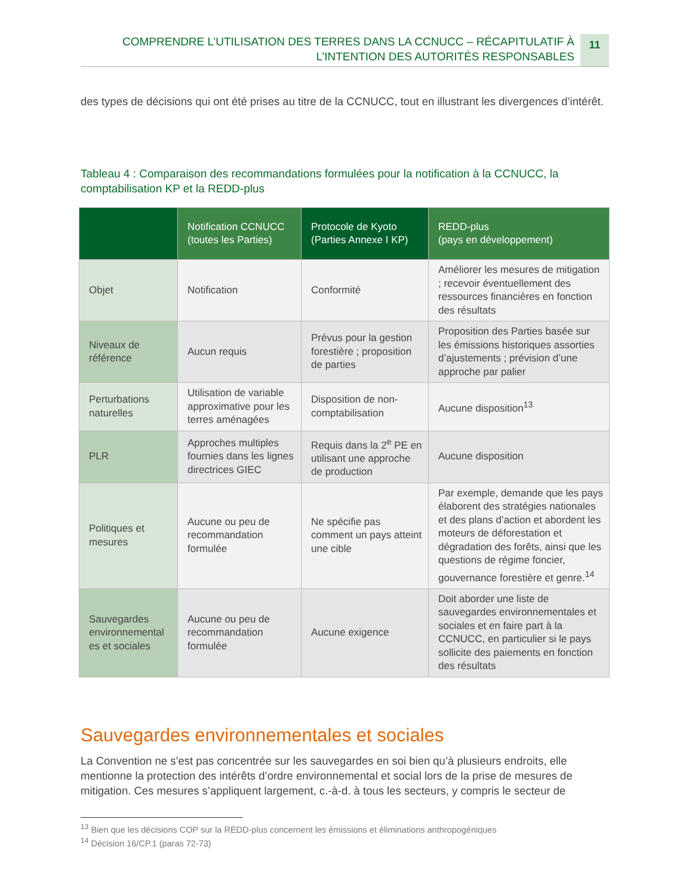COMPRENDRE L’UTILISATION DES TERRES DANS LA CCNUCC – RÉCAPITULATIF À
L’INTENTION DES AUTORITÉS RESPONSABLES
11
des types de décisions qui ont été prises au titre de la CCNUCC, tout en illustrant les divergences d’intérêt.
Tableau 4 : Comparaison des recommandations formulées pour la notification à la CCNUCC, la comptabilisation KP et la REDD-plus
| | Notification CCNUCC (toutes les Parties) | Protocole de Kyoto (Parties Annexe I KP) | REDD-plus (pays en développement) |
| --- | --- | --- | --- |
| Objet | Notification | Conformité | Améliorer les mesures de mitigation ; recevoir éventuellement des ressources financières en fonction des résultats |
| Niveaux de référence | Aucun requis | Prévus pour la gestion forestière ; proposition de parties | Proposition des Parties basée sur les émissions historiques assorties d’ajustements ; prévision d’une approche par palier |
| Perturbations naturelles | Utilisation de variable approximative pour les terres aménagées | Disposition de non-comptabilisation | Aucune disposition<sup>13</sup> |
| PLR | Approches multiples fournies dans les lignes directrices GIEC | Requis dans la 2<sup>e</sup> PE en utilisant une approche de production | Aucune disposition |
| Politiques et mesures | Aucune ou peu de recommandation formulée | Ne spécifie pas comment un pays atteint une cible | Par exemple, demande que les pays élaborent des stratégies nationales et des plans d’action et abordent les moteurs de déforestation et dégradation des forêts, ainsi que les questions de régime foncier, gouvernance forestière et genre.<sup>14</sup> |
| Sauvegardes environnemental es et sociales | Aucune ou peu de recommandation formulée | Aucune exigence | Doit aborder une liste de sauvegardes environnementales et sociales et en faire part à la CCNUCC, en particulier si le pays sollicite des paiements en fonction des résultats |
Sauvegardes environnementales et sociales
La Convention ne s’est pas concentrée sur les sauvegardes en soi bien qu’à plusieurs endroits, elle mentionne la protection des intérêts d’ordre environnemental et social lors de la prise de mesures de mitigation. Ces mesures s’appliquent largement, c.-à-d. à tous les secteurs, y compris le secteur de
<sup>13</sup> Bien que les décisions COP sur la REDD-plus concernent les émissions et éliminations anthropogéniques
<sup>14</sup> Décision 16/CP.1 (paras 72-73)